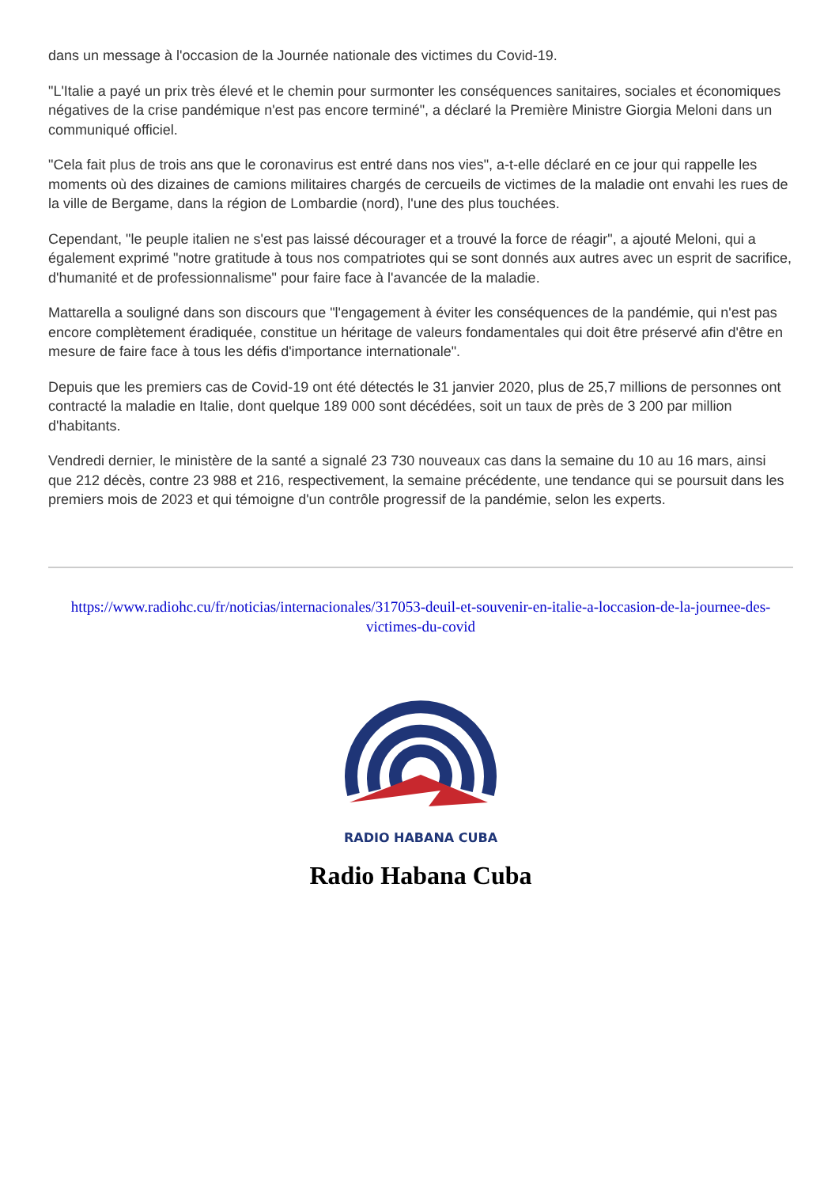dans un message à l'occasion de la Journée nationale des victimes du Covid-19.
"L'Italie a payé un prix très élevé et le chemin pour surmonter les conséquences sanitaires, sociales et économiques négatives de la crise pandémique n'est pas encore terminé", a déclaré la Première Ministre Giorgia Meloni dans un communiqué officiel.
"Cela fait plus de trois ans que le coronavirus est entré dans nos vies", a-t-elle déclaré en ce jour qui rappelle les moments où des dizaines de camions militaires chargés de cercueils de victimes de la maladie ont envahi les rues de la ville de Bergame, dans la région de Lombardie (nord), l'une des plus touchées.
Cependant, "le peuple italien ne s'est pas laissé décourager et a trouvé la force de réagir", a ajouté Meloni, qui a également exprimé "notre gratitude à tous nos compatriotes qui se sont donnés aux autres avec un esprit de sacrifice, d'humanité et de professionnalisme" pour faire face à l'avancée de la maladie.
Mattarella a souligné dans son discours que "l'engagement à éviter les conséquences de la pandémie, qui n'est pas encore complètement éradiquée, constitue un héritage de valeurs fondamentales qui doit être préservé afin d'être en mesure de faire face à tous les défis d'importance internationale".
Depuis que les premiers cas de Covid-19 ont été détectés le 31 janvier 2020, plus de 25,7 millions de personnes ont contracté la maladie en Italie, dont quelque 189 000 sont décédées, soit un taux de près de 3 200 par million d'habitants.
Vendredi dernier, le ministère de la santé a signalé 23 730 nouveaux cas dans la semaine du 10 au 16 mars, ainsi que 212 décès, contre 23 988 et 216, respectivement, la semaine précédente, une tendance qui se poursuit dans les premiers mois de 2023 et qui témoigne d'un contrôle progressif de la pandémie, selon les experts.
https://www.radiohc.cu/fr/noticias/internacionales/317053-deuil-et-souvenir-en-italie-a-loccasion-de-la-journee-des-victimes-du-covid
RADIO HABANA CUBA
Radio Habana Cuba